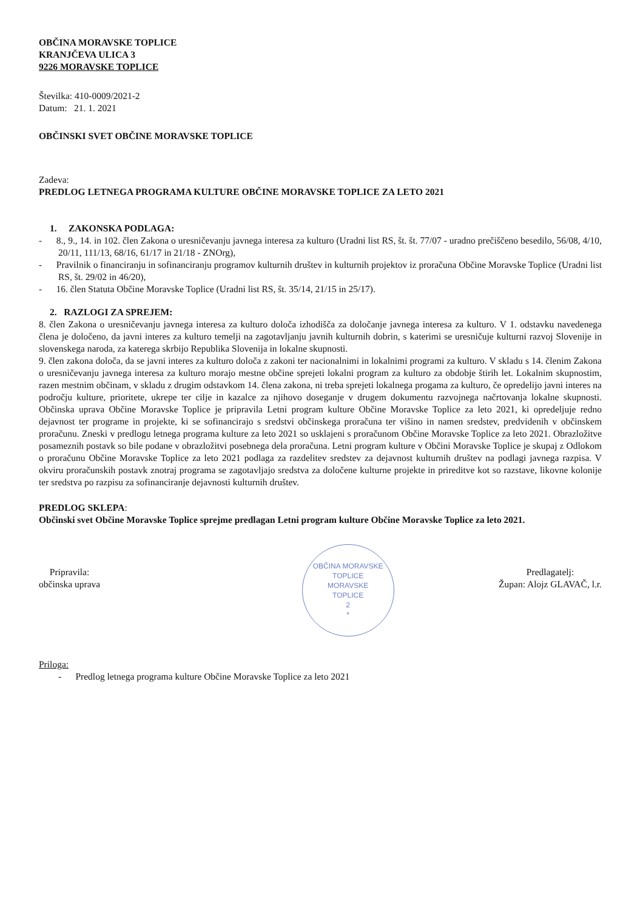OBČINA MORAVSKE TOPLICE
KRANJČEVA ULICA 3
9226 MORAVSKE TOPLICE
Številka: 410-0009/2021-2
Datum: 21. 1. 2021
OBČINSKI SVET OBČINE MORAVSKE TOPLICE
Zadeva:
PREDLOG LETNEGA PROGRAMA KULTURE OBČINE MORAVSKE TOPLICE ZA LETO 2021
1. ZAKONSKA PODLAGA:
- 8., 9., 14. in 102. člen Zakona o uresničevanju javnega interesa za kulturo (Uradni list RS, št. št. 77/07 - uradno prečiščeno besedilo, 56/08, 4/10, 20/11, 111/13, 68/16, 61/17 in 21/18 - ZNOrg),
- Pravilnik o financiranju in sofinanciranju programov kulturnih društev in kulturnih projektov iz proračuna Občine Moravske Toplice (Uradni list RS, št. 29/02 in 46/20),
- 16. člen Statuta Občine Moravske Toplice (Uradni list RS, št. 35/14, 21/15 in 25/17).
2. RAZLOGI ZA SPREJEM:
8. člen Zakona o uresničevanju javnega interesa za kulturo določa izhodišča za določanje javnega interesa za kulturo. V 1. odstavku navedenega člena je določeno, da javni interes za kulturo temelji na zagotavljanju javnih kulturnih dobrin, s katerimi se uresničuje kulturni razvoj Slovenije in slovenskega naroda, za katerega skrbijo Republika Slovenija in lokalne skupnosti.
9. člen zakona določa, da se javni interes za kulturo določa z zakoni ter nacionalnimi in lokalnimi programi za kulturo. V skladu s 14. členim Zakona o uresničevanju javnega interesa za kulturo morajo mestne občine sprejeti lokalni program za kulturo za obdobje štirih let. Lokalnim skupnostim, razen mestnim občinam, v skladu z drugim odstavkom 14. člena zakona, ni treba sprejeti lokalnega progama za kulturo, če opredelijo javni interes na področju kulture, prioritete, ukrepe ter cilje in kazalce za njihovo doseganje v drugem dokumentu razvojnega načrtovanja lokalne skupnosti. Občinska uprava Občine Moravske Toplice je pripravila Letni program kulture Občine Moravske Toplice za leto 2021, ki opredeljuje redno dejavnost ter programe in projekte, ki se sofinancirajo s sredstvi občinskega proračuna ter višino in namen sredstev, predvidenih v občinskem proračunu. Zneski v predlogu letnega programa kulture za leto 2021 so usklajeni s proračunom Občine Moravske Toplice za leto 2021. Obrazložitve posameznih postavk so bile podane v obrazložitvi posebnega dela proračuna. Letni program kulture v Občini Moravske Toplice je skupaj z Odlokom o proračunu Občine Moravske Toplice za leto 2021 podlaga za razdelitev sredstev za dejavnost kulturnih društev na podlagi javnega razpisa. V okviru proračunskih postavk znotraj programa se zagotavljajo sredstva za določene kulturne projekte in prireditve kot so razstave, likovne kolonije ter sredstva po razpisu za sofinanciranje dejavnosti kulturnih društev.
PREDLOG SKLEPA:
Občinski svet Občine Moravske Toplice sprejme predlagan Letni program kulture Občine Moravske Toplice za leto 2021.
Pripravila:
občinska uprava
OBČINA MORAVSKE TOPLICE
MORAVSKE
TOPLICE
2
*
Predlagatelj:
Župan: Alojz GLAVAČ, l.r.
Priloga:
- Predlog letnega programa kulture Občine Moravske Toplice za leto 2021